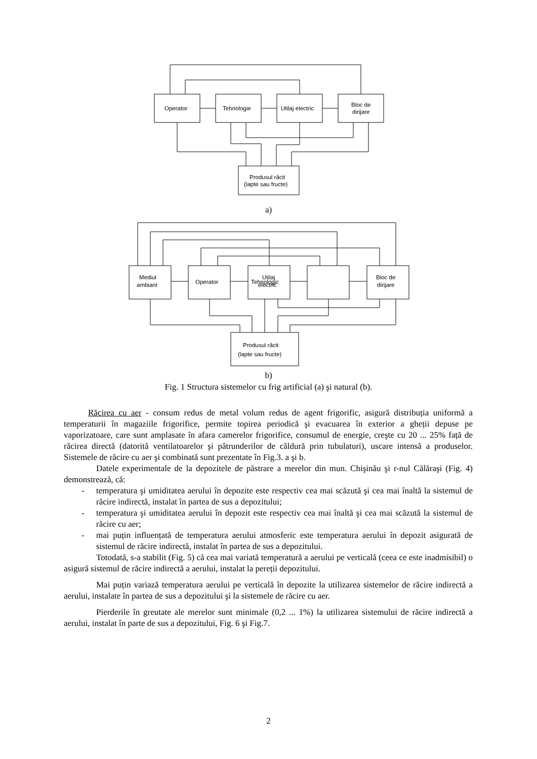Operator
Tehnologie
Utilaj electric
Bloc de
dirijare
Produsul răcit
(lapte sau fructe)
Mediul
ambiant
Operator
Tehnologic
Utilaj
electric
Bloc de
dirijare
Produsul răcit
(lapte sau fructe)
a)
b)
Fig. 1 Structura sistemelor cu frig artificial (a) şi natural (b).
Răcirea cu aer - consum redus de metal volum redus de agent frigorific, asigură distribuția uniformă a temperaturii în magaziile frigorifice, permite topirea periodică şi evacuarea în exterior a gheții depuse pe vaporizatoare, care sunt amplasate în afara camerelor frigorifice, consumul de energie, creşte cu 20 ... 25% față de răcirea directă (datorită ventilatoarelor şi pătrunderilor de căldură prin tubulaturi), uscare intensă a produselor. Sistemele de răcire cu aer şi combinată sunt prezentate în Fig.3. a şi b.
Datele experimentale de la depozitele de păstrare a merelor din mun. Chişinău şi r-nul Călăraşi (Fig. 4) demonstrează, că:
- temperatura şi umiditatea aerului în depozite este respectiv cea mai scăzută şi cea mai înaltă la sistemul de răcire indirectă, instalat în partea de sus a depozitului;
- temperatura şi umiditatea aerului în depozit este respectiv cea mai înaltă şi cea mai scăzută la sistemul de răcire cu aer;
- mai puțin influențată de temperatura aerului atmosferic este temperatura aerului în depozit asigurată de sistemul de răcire indirectă, instalat în partea de sus a depozitului.
Totodată, s-a stabilit (Fig. 5) că cea mai variată temperatură a aerului pe verticală (ceea ce este inadmisibil) o asigură sistemul de răcire indirectă a aerului, instalat la pereții depozitului.
Mai puțin variază temperatura aerului pe verticală în depozite la utilizarea sistemelor de răcire indirectă a aerului, instalate în partea de sus a depozitului şi la sistemele de răcire cu aer.
Pierderile în greutate ale merelor sunt minimale (0,2 ... 1%) la utilizarea sistemului de răcire indirectă a aerului, instalat în parte de sus a depozitului, Fig. 6 şi Fig.7.
2